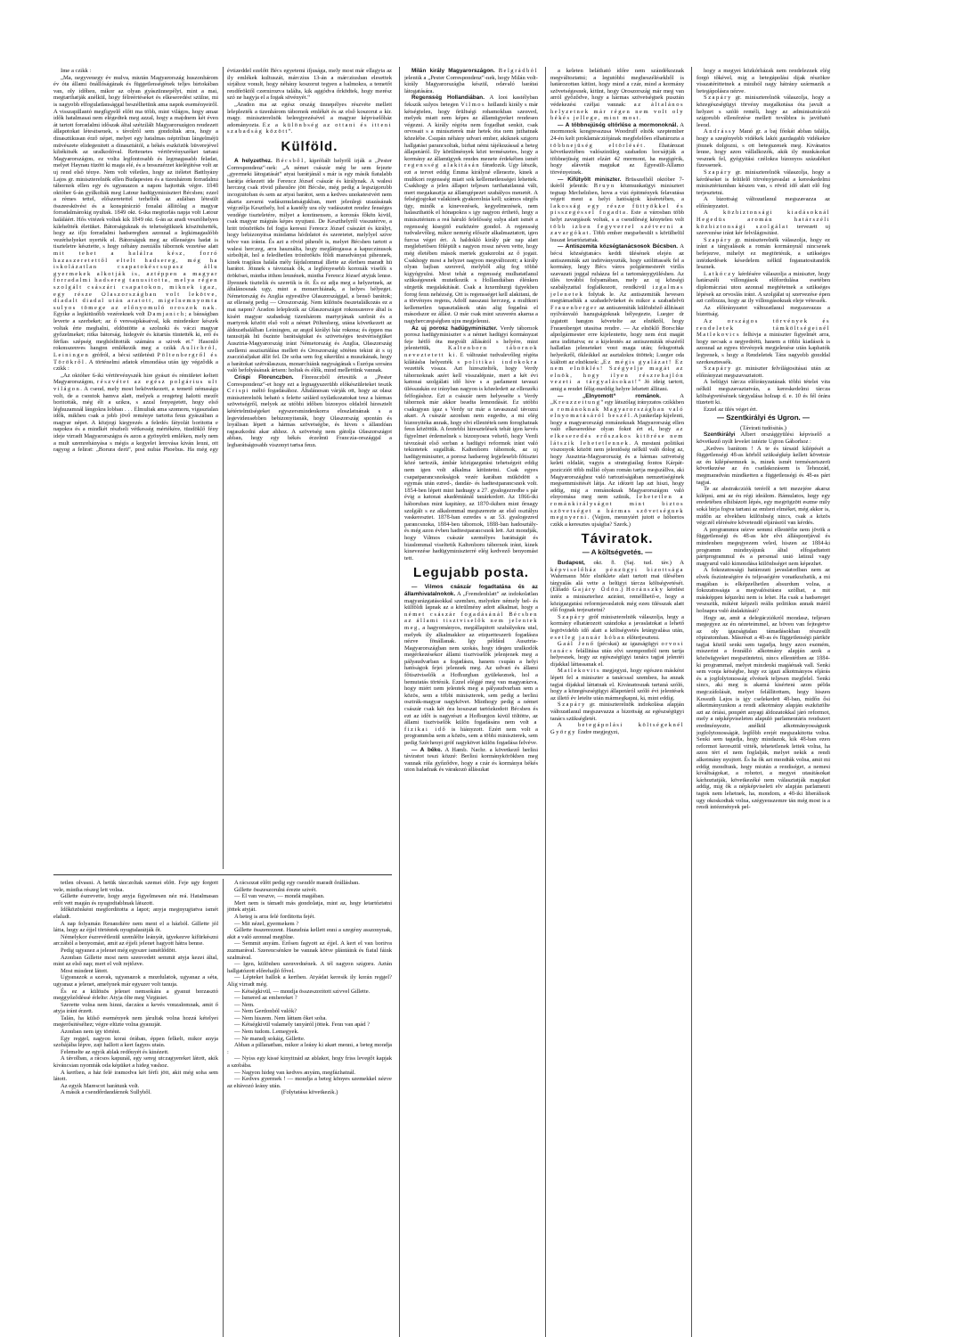Ime a czikk :
„Ma, negyvenegy év mulva, miután Magyarország huszonhárom év óta állami önállóságának és függetlenségének teljes birtokában van, oly időben, mikor az olyan gyászünnepélyt, mint a mai, megtarthatják anélkül, hogy félreértéseket és elkeseredést szülne, mi is nagyobb elfogulatlansággal beszélhetünk ama napok eseményeiről. A visszapillantó megfigyelő előtt ma több, mint világos, hogy amaz idők hatalmasai nem elégedtek meg azzal, hogy a majdnem két éven át tartott forradalmi időszak által szétzilált Magyarországon rendezett állapotokat létesitsenek, s távolról sem gondoltak arra, hogy a dinasztikusan érző népet, melyet egy hatalmas néptribun lángelméjü müvészete elidegenitett a dinasztiától, a békés eszközök büverejével kibékitsék az uralkodóval. Rettenetes vértörvényszéket tartani Magyarországon, ez volta legfontosabb és legmagasabb feladat, melyet Haynau tüzött ki maga elé, és a bosszuérzet kielégitése volt az uj rend első ténye. Nem volt véletlen, hogy az itéletet Batthyány Lajos gr. miniszterelnök ellen Budapesten és a tizenhárom forradalmi tábornok ellen egy és ugyanazon a napon hajtották végre. 1848 október 6-án gyilkolták meg Latour hadügyminisztert Bécsben; ezzel a rémes tettel, előszeretettel terhelték az aulában létesült összeesküvést és a konspiráczió fonalai állitólag a magyar forradalmárokig nyultak. 1849 okt. 6-ika megtorlás napja volt Latour haláláért. Hős vitézek voltak kik 1849 okt. 6-án az aradi vesztőhelyen kileheltték életüket. Bátorságuknak és tehetségüknek köszönhették, hogy az ifju forradalmi hadseregben azonnal a legkimagaslóbb vezérhelyeket nyerték el. Bátorságuk meg az ellenséges hadat is tiszteletre késztette, s hogy néhány zseniális tábornok vezetése alatt mit tehet a halálra kész, forró hazaszeretettől eltelt hadsereg, még ha iskolázatlan csapatokéscsupasz állu gyermekek alkotják is, aztéppen a magyar forradalmi hadsereg tanusitotta, melya régen szolgált császári csapatokon, miknek igaz, egy része Olaszországban volt lekötve, diadalt diadal után aratott, migelnemnyomta sulyos tömege az előnyomuló oroszok nak. Egyike a legkitünőbb vezéreknek volt Damjanich; a bánságban leverte a szerbeket; az ő veressipkásaival, kik mindenkor készek voltak érte meghalni, eldöntötte a szolnoki és váczi magyar győzelmeket; ritka bátorság, hidegvér és kitartás tüntették ki, erő és férfias szépség meghóditották számára a szivek et.“ Hasonló rokonszenves hangon emlékezik meg a czikk Aulichról, Leiningen grófról, a bécsi születésü Pöltenbergről és Törökről. A történelmi adatok elmondása után igy végződik a czikk :
„Az október 6-iki vértörvényszék hire gyászt és rémületet keltett Magyarországon, részvétet az egész polgárius ult világon. A csend, mely most bekövetkezett, a temető némasága volt, de a csontok hamva alatt, melyek a rengeteg halotti mezőt boritották, még élt a szikra, s azzal fenyegetett, hogy első léghuzamnál lángokra lobban . . . Elmultak ama szomoru, vigasztalan idők, mikben csak a jobb jövő reménye tartotta fenn gyászában a magyar népet. A közjogi kiegyezés a feledés fátyolát boritotta e napokra és a mindkét részbeli vétkesség mértékére, tündöklő fény ideje virradt Magyarországra és azon a gyönyörü emléken, mely nem a mult szemrehányása s mégis a kegyelet lerovása kiván lenni, ott ragyog a felirat: „Borura derü“, post nubia Phoebus. Ha még egy évtizeddel ezelőtt Bécs egyetemi ifjusága, mely most már ellagyta az ily emlékek kultuszát, márczius 13-án a márcziusban elesettek sirjához vonult, hogy néhány koszorut tegyen a halmokra, a temetőt rendőröktől czernirozva találta, kik aggódva őrködtek, hogy merész szó ne hagyja el a fogak sövényét.“
„Aradon ma az egész ország ünnepélyes részvéte mellett leleplezték a tizenhárom tábornok emlékét és az első koszorut a kir. magy. miniszterelnök beleegyezésével a magyar képviselőház adományozta. Ez a különbség az ottani és itteni szabadság között“.
Külföld.
A helyzethez. Bécsből, kipróbált helyről irják a „Pester Correspondenz“-nek: „A német császár még be sem fejezte „gyermeki látogatását“ atyai barátjánál s már is egy másik fiatalabb barátja érkezett ide Ferencz József császár és királynak. A walesi herczeg csak rövid pihenőre jött Bécsbe, még pedig a legszigorubb incognitoban és sem az atyai barátot, sem a kedves unokatestvért nem akarta zavarni vadászmulatságukban, mert jelenlegi utazásának végczélja Keszthely, hol a kastély ura oly vadászatot rendez fenséges vendége tiszteletére, milyet a kontinensen, a koronás főkön kivül, csak magyar mágnás képes nyujtani. De Keszthelyről visszatérve, a britt trónörökös fel fogja keresni Ferencz József császárt és királyt, hogy bebizonyitsa mindama hódolatot és szeretetet, melylyel szive telve van iránta. És azt a rövid pihenőt is, melyet Bécsben tartott a walesi herczeg, arra használta, hogy meglátogassa a kapuczinusok sirboltját, hol a feledhetlen trónörökös földi maradványai pihennek, kinek tragikus halála mély fájdalommal illette az életben maradt hü barátot. Jönnek s távoznak ők, a legfényesebb koronák viselői s örökösei, mintha itthon lennének, mintha Ferencz József atyjuk lenne. Ilyennek tisztelik és szeretik is őt. És ez adja meg a helyzetnek, az általánosnak ugy, mint a monarchiának, a helyes bélyeget. Németország és Anglia egyesülve Olaszországgal, a benső barátok; az ellenség pedig — Oroszország. Nem különös összetalálkozás ez a mai napon? Aradon leleplezik az Olaszországot rokonszenve által is kisért magyar szabadság tizenhárom martyrjának szobrát és a martyrok között első volt a német Pöltenberg, utána következett az áldozathalálban Leiningen, az angol királyi ház rokona; és éppen ma tanusitják hü őszinte barátságukat és szövetséges testvériségüket Ausztria-Magyarország iránt Németország és Anglia, Olaszország szellemi asszisztálása mellett és Oroszország sötéten tekint át s uj zsaczióaljakat állit fel. De soha sem fog sikerülni a muszkának, hogy a barátokat szétválaszsza, monarchiánk nagyságának s Európa sorsára való befolyásának ártson: holtak és élők, mind mellettünk vannak.
Crispi Florenczben. Florenczből értesitik a „Pester Correspondenz“-et hogy ezt a legnagyszerübb előkészületeket teszik Crispi méltó fogadásához. Általánosan várják ott, hogy az olasz miniszterelnök beható s felette szilárd nyilatkozatokat tesz a hármas szövetségről, melyek az utóbbi időben bizonyos oldalról hiresztelt kétértelmüségeket egyszersmindenkorra eloszlatnának s a legevidensebben bebizonyitanák, hogy Olaszország spontán és loyálisan lépett a hármas szövetségbe, és hiven s állandóan ragaszkodni akar ahhoz. A szövetség nem gátolja Olaszországot abban, hogy egy békés érzelmü Franczia-országgal a legbarátságosabb viszonyt tartsa fenn.
tetlen olvasni. A betük tánczoltak szemei előtt. Feje ugy forgott vele, mintha részeg lett volna.
Gillette észrevette, hogy anyja figyelmesen néz reá. Hatalmasan erőt vett magán és nyugodtabbnak látszott.
Időközönként megforditotta a lapot; anyja megnyugtatva ismét elaludt.
A nap folyamán Renandière nem ment el a házból. Gillette jól látta, hogy az éjjel történtek nyugtalanitják őt.
Némelykor észrevétlenül szemlélte leányát, igyekezve kifürkészni arczából a benyomást, amit az éjjeli jelenet hagyott hátra benne.
Pedig ugyanez a jelenet még egyszer ismétlődött.
Azonban Gillette most nem szenvedett semmit atyja kezei által, mint az első nap; mert el volt rejtőzve.
Most mindent látott.
Ugyanazok a szavak, ugyanazok a mozdulatok, ugyanaz a séta, ugyanaz a jelenet, amelynek már egyszer volt tanuja.
És ez a különös jelenet nemsokára a gyanut borzasztó meggyőződéssé érlelte: Atyja ölte meg Virginiet.
Szerette volna nem hinni, daczára a kevés vonzalomnak, amit ő atyja iránt érzett.
Talán, ha külső események nem járultak volna hozzá kételyei megerősitéséhez; végre elüzte volna gyanuját.
Azonban nem igy történt.
Egy reggel, nagyon korai órában, éppen felkelt, mikor anyja szobájába lépve, zajt hallott a kert fagyos utain.
Felemelte az egyik ablak redőnyét és kinézett.
A távolban, a rácsos kapunál, egy sereg utczagyereket látott, akik kiváncsian nyomták oda képüket a hideg vashoz.
A kertben, a ház felé iramodva két férfi jött, akit még soha sem látott.
Az egyik Marescot barátunk volt.
A másik a csendőrdandárnok Sullyből.
A rácsozat előtt pedig egy csendőr maradt őrállásban.
Gillette összeszorulni érezte szivét.
— El van veszve, — mondá magában.
Mert nem is támadt más gondolatja, mint az, hogy letartóztatni jöttek atyját.
A beteg is arra felé forditotta fejét.
— Mit nézel, gyermekem ?
Gillette összerezzent. Hazudnia kellett enni a szegény asszonynak, akit a való azonnal megölne.
— Semmit anyám. Erősen fagyott az éjjel. A kert el van boritva zuzmarával. Szerencsénkre be vannak kötve plántáink és fiatal fáink szalmával.
— Igen, különben szenvednének. A tél nagyon szigoru. Aztán hallgatózott előrehajló fővel.
— Lépteket hallok a kertben. Atyádat keresik ily korán reggel? Alig virradt még.
— Kétségkivül, — mondja összeszoritott szivvel Gillette.
— Ismered az embereket ?
— Nem.
— Nem Gerdonból valók?
— Nem hiszem. Nem láttam őket soha.
— Kétségkivül valamely tanyáról jöttek. Fenn van apád ?
— Nem tudom. Lemegyek.
— Ne maradj sokáig, Gillette.
Abban a pillanatban, mikor a leány ki akart menni, a beteg mondja :
— Nyiss egy kissé kinyitnád az ablakot, hogy friss levegőt kapjak a szobába.
— Nagyon hideg van kedves anyám, megfázhatnál.
— Kedves gyermek ! — mondja a beteg könyes szemekkel nézve az eltávozó leány után.
(Folytatása következik.)
Milán király Magyarországon. Belgrádból jelentik a „Pester Correspondenz“-nek, hogy Milán volt-király Magyarországba készül, odavaló barátai látogatására.
Regensség Hollandiában. A looi kastélyban fekszik sulyos betegen Vilmos hollandi király s már kétségtelen, hogy őrültségi rohamokban szenved, melyek miatt nem képes az államügyeket rendesen végezni. A király régóta nem fogadhat senkit, csak orvosait s a miniszterek már hetek óta nem juthatnak közelébe. Csupán néhány udvari ember, akiknek szigoru hallgatást parancsoltak, birhat némi tájékozással a beteg állapotáról. Ily körülmények közt természetes, hogy a kormány az államügyek rendes menete érdekében ismét regensség alakitásán fáradozik. Ugy látszik, ezt a tervet eddig Emma királyné ellenezte, kinek a multkori regensség miatt sok kellemetlenségei lehettek. Csakhogy a jelen állapot teljesen tarthatatlanná vált, mert megakasztja az államgépezet szabályos menetét. A felségjogokat valakinek gyakorolnia kell; számos sürgős ügy, minők a kinevezések, kegyelmezések, nem halaszthatók el hónapokra s igy nagyon érthető, hogy a minisztérium a reá háruló felelősség sulya alatt ismét a regensség kisegitő eszközére gondol. A regensség tudvalevőleg, mikor nemrég először alkalmaztatott, igen furcsa véget ért. A haldokló király pár nap alatt meglehetősen fölépült s nagyon rossz néven vette, hogy még életében mások mertek gyakorolni az ő jogait. Csakhogy most a helyzet nagyon megváltozott; a király olyan bajban szenved, melyből alig fog többé kigyógyulni. Most tehát a regensség mulhatatlanul szükségesnek mutatkozik s Hollandiában élénken sürgetik megalakitását. Csak a luxemburgi ügyekben forog fenn nehézség. Ott is regensséget kell alakitani, de a törvényes regens, Adolf nasszaui herczeg, a multkori kellemetlen tapasztalások után alig fogadná el másodszor ez állást. O már csak mint szuverén akarna a nagyherczegségben ujra megjelenni.
Az uj porosz hadügyminiszter. Verdy tábornok porosz hadügyminiszter s a német hadügyi kormányzat feje hétfő óta megvált állásától s helyére, mint jelentettük, Kaltenborn tábornok neveztetett ki. E változást tudvalevőleg régóta kilátásba helyezték s politikai indokokra vezették vissza. Azt hiresztelték, hogy Verdy tábornoknak azért kell visszalépnie, mert a két évi katonai szolgálati idő hive s a parlament tavaszi ülésszakán ez irányban nagyon is közeledett az ellenzéki felfogáshoz. Ezt a császár nem helyeselte s Verdy tábornok már akkor beadta lemondását. Ez utóbbi csakugyan igaz s Verdy ur már a tavaszszal távozni akart. A császár azonban nem engedte, a mi elég bizonyitéka annak, hogy elvi ellentétek nem foroghatnak fenn közöttük. A fentebbi hiresztelések tehát igen kevés figyelmet érdemelnek s bizonyosra vehető, hogy Verdi távozását első sorban a hadügyi reformok iránt való tekintetek sugallták. Kaltenborn tábornok, az uj hadügyminiszter, a porosz hadsereg legjelesebb főtisztei közé tartozik, ámbár közigazgatási tehetségeit eddig nem igen volt alkalma kitüntetni. Csak egyes csapatparancsnokságok vezér karában müködött s egymás után ezred-, dandár- és hadtestparancsnok volt. 1854-ben lépett mint hadnagy a 27. gyalogezredbe s pár évig a katonai akadémiánál tanárkodott. Az 1866-iki háboruban mint kapitány, az 1870-ikiben mint őrnagy szolgált s ez alkalommal megszerezte az első osztályu vaskeresztet. 1878-ban ezredes s az 53. gyalogezred parancsnoka, 1884-ben tábornok, 1888-ban hadosztály- és még azon évben hadtestparancsnok lett. Azt mondják, hogy Vilmos császár személyes barátságát és bizalommal viseltetik Kaltenborn tábornok iránt, kinek kinevezése hadügyminiszterré elég kedvező benyomást tett.
Legujabb posta.
— Vilmos császár fogadtatása és az államhivatalnokok. A „Fremdenblatt“ az indokolatlan magyarázgatásokkal szemben, melyekre némely bel- és külföldi lapnak az a körülmény adott alkalmat, hogy a német császár fogadásánál Bécsben az állami tisztviselők nem jelentek meg, a hagyományos, megállapitott szabályokra utal, melyek ily alkalmakkor az etiquetteszerü fogadásra nézve fönállanak. Igy például Ausztria-Magyarországban nem szokás, hogy idegen uralkodók megérkezésekor állami tisztviselők jelenjenek meg a pályaudvarban a fogadásra, hanem csupán a helyi hatóságok fejei jelennek meg. Az udvari és állami főtisztviselők a Hofburgban gyülekeznek, hol a bemutatás történik. Ezzel eléggé meg van magyarázva, hogy miért nem jelentek meg a pályaudvarban sem a közös, sem a többi miniszterek, sem pedig a berlini osztrák-magyar nagykövet. Minthogy pedig a német császár csak két óra hoszszat tartózkodott Bécsben és ezt az időt is nagyrészt a Hofburgon kivül töltötte, az állami tisztviselők külön fogadására nem volt a fizikai idő is hiányzott. Ezért nem volt a programmba sem a közös, sem a többi miniszterek, sem pedig Széchenyi gróf nagykövet külön fogadása felvéve.
— A béke. A Hamb. Nachr. a következő berlini táviratot teszi közzé: Berlini kormánykörökben meg vannak róla győződve, hogy a czár és kormánya békés uton haladnak és várakozó állásukat
a keleten belátható időre nem szándékoznak megváltoztatni; a legutóbbi megbeszélésekből is határozottan kitünt, hogy mind a czár, mind a kormány szövetségesnek, kitünt, hogy Oroszország már meg van arról győződve, hogy a hármas szövetségnek pusztán védekezési czéljai vannak: az általános helyzetnek már régen nem volt oly békés jellege, mint most.
— A többnejüség eltörlése a mormonoknál. A mormonok kongresszusa Woodruff elnök szeptember 24-én kelt proklamácziójának megfelelően elhatározta a többnejüség eltörlését. Ehatározat következtében valószinüleg szabadon bocsájtják a többnejüség miatt elzárt 42 mormont, ha megigérik, hogy alávetik magukat az Egyesült-Államo törvényeinek.
— Kifütyölt miniszter. Brüsszelből október 7-ikéről jelentik: Bruyn közmunkaügyi minisztert tegnap Mechelnben, hova a vizi épitmények felavatása végett ment a helyi hatóságok kiséretében, a lakosság egy része füttyökkel és pisszegéssel fogadta. Este a városban több helyt zavargások voltak, s a csendőrség kénytelen volt több izben fegyverrel szétverni a zavargókat. Több ember megsebesült s körülbelül huszat letartóztattak.
— Antiszemita községtanácsosok Bécsben. A bécsi községtanács keddi ülésének elején az antiszemiták azt inditványozták, hogy szólittassék fel a kormány, hogy Bécs város polgármesterét virilis szavazati joggal ruházza fel a tartománygyülésben. Az ülés további folyamában, mely az uj községi szabályzattal foglalkozott, rendkivül izgalmas jelenetek folytak le. Az antiszemiták hevesen megtámadták a szabadelvüeket és mikor a szabadelvü Frauenberger az antiszemiták különböző állitásait nyilvánvaló hazugságoknak bélyegezte, Lueger dr izgatott hangon követelte az elnöktől, hogy Frauenberget utasitsa rendre. — Az elnöklő Borschke alpolgármester erre kijelentette, hogy nem érzi magát arra indittatva; ez a kijelentés az antiszemiták részéről hallatlan jeleneteket vont maga után; felugrottak helyeikről, ökleikkel az asztalokra ütöttek; Lueger oda kiáltott az elnöknek: „Ez mégis gyalázat! Ez nem elnöklés! Szégyelje magát az elnök, hogy ilyen részrehajlón vezeti a tárgyalásokat!“ Jó ideig tartott, amig a rendet félig-meddig helyre lehetett állitani.
— „Elnyomott“ románok. A „Kreuzzeitung“ egy látszólag irányzatos czikkben a románoknak Magyarországban való elnyomatásáról beszél. A junkerlap kijelenti, hogy a magyarországi románoknak Magyarország ellen való elkeseredése olyan fokot ért el, hogy az elkeseredés erőszakos kitörése nem látszik lehetetlennek. A mostani politikai viszonyok között nem jelentőség nélkül való dolog az, hogy Ausztria-Magyarország és a hármas szövetség keleti oldalát, vagyis a strategiailag fontos Kárpát-pozicziót több millió olyan román tartja megszállva, aki Magyarországhoz való tartozóságában nemzetiségének megsemmisitését látja. Az idézett lap azt hiszi, hogy addig, mig a románoknak Magyarországon való elnyomása meg nem szünik, lehetetlen a románkirályságot mint biztos szövetséget a hármas szövetségnek megnyerni. (Vajjon, mennyiért jutott e hóbortos czikk a keresztes ujságba? Szerk.)
Táviratok.
— A költségvetés. —
Budapest, okt. 8. (Saj. tud. táv.) A képviselőház pénzügyi bizottsága Wahrmann Mór elnöklete alatt tartott mai ülésében tárgyalás alá vette a belügyi tárcza költségvetését. (Előadó Gajáry Ödön.) Horánszky kérdést intéz a miniszterhez aziránt, reméllhető-e, hogy a közigazgatási reformjavaslatok még ezen ülésszak alatt elő fognak terjesztetni?
Szapáry gróf miniszterelnök válaszolja, hogy a kormány elhatározott szándoka a javaslatokat a lehető legrövidebb idő alatt a költségvetés letárgyalása után, esetleg január hóban előterjeszteni.
Gaál Jenő (pécskai) az igazságügyi orvosi tanács felállitása után elvi szempontból nem tartja helyesnek, hogy az egészségügyi tanács tagjai jelentéi dijakkal láttassanak el.
Matlekovits megjegyzi, hogy egészen másként lépett fel a miniszter a tanácssal szemben, ha annak tagjai dijakkal láttatnak el. Kivánatosnak tartaná szóló, hogy a közegészségügyi állapotáról szóló évi jelentések az illető év letelte után mármegkapni, ki, mint eddig.
Szapáry gr. miniszterelnök indokolása alapján változatlanul megszavazza a bizottság az egészségügyi tanács szükségletét.
A betegápolási költségeknél György Endre megjegyzi,
hogy a megyei közkórházak nem rendeleznek elég forgó tőkével, mig a betegápolási dijak részökre visszatérittetnek a miniból nagy hátrány származik a betegápolásra nézve.
Szapáry gr. miniszterelnök válaszolja, hogy a közegészségügyi törvény megalkotása óta javult a helyzet s szóló reméli, hogy az adminisztráczió szigorubb ellenőrzése mellett továbbra is javitható leend.
Andrássy Manó gr. a baj főokát abban találja, hogy a szegényebb vidékek lakói gazdagabb vidékekre jönnek dolgozni, s ott betegszenek meg. Kivánatos lenne, hogy azon vállalkozók, akik ily munkásokat vesznek fel, gyógyitási czélokra bizonyos százalékot fizessenek.
Szapáry gr. miniszterelnök válaszolja, hogy a kérdéseket is felülelő törvényjavaslat a kereskedelmi minisztériumban készen van, s rövid idő alatt elő fog terjesztetni.
A bizottság változatlanul megszavazza az előirányzatot.
A közbiztonsági kiadásoknál Hegedüs aromán határszéli közbiztonsági szolgálat tervezett uj szervezése iránt kér felvilágositást.
Szapáry gr. miniszterelnök válaszolja, hogy ez iránt a tárgyalások a román kormánynál nincsenek befejezve, mihelyt ez megtörténik, a szükséges intézkedések késedelem nélkül foganatositandók lesznek.
Latkóczy kérdésére válaszolja a miniszter, hogy határszéli villongások előfordulása esetében diplomácziai uton azonnal megtétetnek a szükséges lépések az orvoslás iránt. A szolgálat uj szervezése épen azt czélozza, hogy az ily villongásoknak eleje vétessék.
Az előirányzatot változatlanul megszavazza a bizottság.
Az országos törvények és rendeletek támköltségeinél Matlekovics felhivja a miniszter figyelmét arra, hogy necsak a negyedrétü, hanem a többi kiadások is azonnal az egyes törvények megjelenése után kaphatók legyenek, s hogy a Rendeletek Tára nagyobb gonddal szerkesztessék.
Szapáry gr. miniszter felvilágositásai után az előirányzat megszavaztatott.
A belügyi tárcza előirányzatának többi tételei vita nélkül megszavaztatván, a kereskedelmi tárcza költségvetésének tárgyalása holnap d. e. 10 és fél órára tüzetett ki.
Ezzel az ülés véget ért.
— Szentkirályi és Ugron. —
(Távirati tudósitás.)
Szentkirályi Albert országgyülési képviselő a következő nyilt levelet intézte Ugron Gáborhoz :
„Kedves barátom ! A te és társaid kilépését a függetlenségi 48-as körből szükségkép kellett követnie az én kilépésemnek is, minek ismét természetszerü következése az én csatlakozásom is Tehozzád, megmaradván mindketten a függetlenségi és 48-as párt tagjai.
Te az abstrakcziók teréről a tett mezejére akarsz kilépni, ami az én régi ideálom. Bámulatos, hogy egy eredetében elhibázott lépés, egy megrögzött eszme mily soká birja fogva tartani az emberi elméket, még akkor is, midőn az elvekben különbség nincs, csak a közös végczél elérésére követendő eljárásról van kérdés.
A programmra nézve semmi ellentétbe nem jövök a függetlenségi és 48-as kör elvi álláspontjával és mindenben megegyezem veled, hiszen az 1884-ki programm mindnyájunk által elfogadtatott pártprogrammul és a personal unió latinul vagy magyarul való kimondása különbséget nem képezhet.
A fokozatossági határozati javaslatodban nem az elvek őszinteségére és teljességére vonatkozhatik, a mi magában is elképzelhetlen absurdum volna, a fokozatossága a megvalósitásra szólhat, a mit másképpen képzelni nem is lehet. Ha csak a hadsereget veszszük, miként képzeli reális politikus annak máról holnapra való átalakitását?
Hogy az, amit a delegácziókról mondasz, teljesen megegyez az én nézeteimmel, az böven van fejtegetve az oly igazságtalan támadásokban részesült röpiratomban. Másrészt a 48-as és függetlenségi pártkör tagjai közül senki sem tagadja, hogy azon eszmém, miszerint a fennálló alkotmány alapján azok a közösügyeket megszüntetni, nincs ellentétben az 1884-ki programmal, melyet mindenki magáénak vall. Senki sem vonja kétségbe, hogy ez igazi alkotmányos eljárás és a jogfolytonosság elvének teljesen megfelel. Senki sincs, aki meg is akarná kisérteni azon példa megczáfolását, melyet felállitottam, hogy hiszen Kossuth Lajos is igy cselekedett 48-ban, midőn ősi alkotmányunkon a rendi alkotmány alapján eszközölte azt az óriási, ponpért anyagi áldozatokkal járó reformot, mely a népképviseleten alapuló parlamentáris rendszert eredményezte, anélkül alkotmányosságunk jogfolytonosságát, legfőbb erejét megszakitotta volna. Senki sem tagadja, hogy mindazok, kik 48-ban ezen reformot keresztül vitték, tehetetlenek lettek volna, ha azon tért el nem foglalják, melyet nekik a rendi alkotmány nyujtott. És ha ők azt mondták volna, amit mi eddig mondtunk, hogy miután a rendiséget, a nemesi kiváltságokat, a robotot, a megyei utasitásokat kárhoztatják, következéké nem választatják magukat addig, mig ők a népképviseleti elv alapján parlamenti tagok nem lehetnek, ha, mondom, a 48-iki liberálisok ugy okoskodtak volna, szégyenszemre tán még most is a rendi intézmények pel-